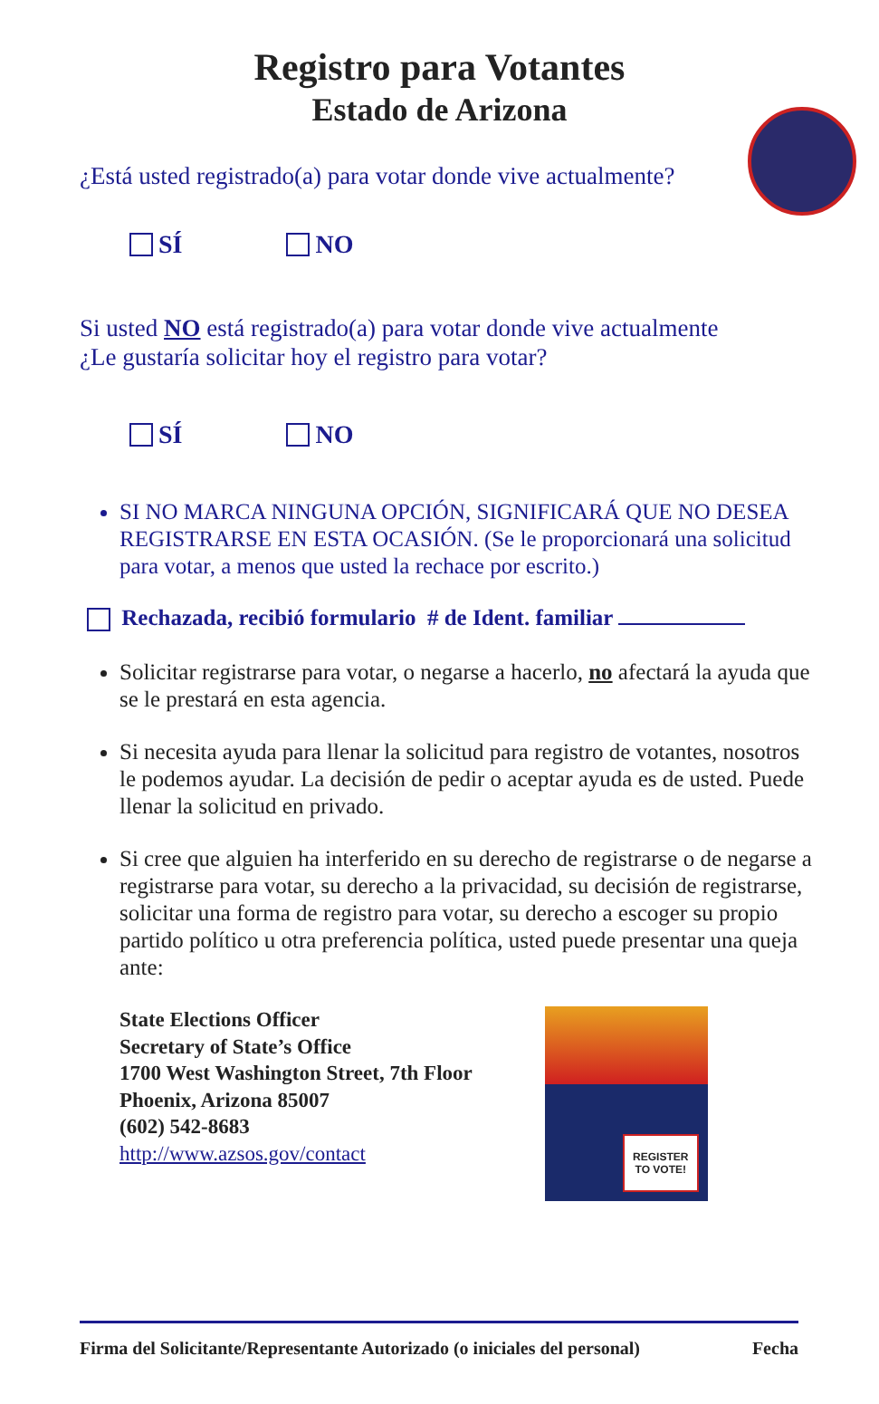Registro para Votantes
Estado de Arizona
¿Está usted registrado(a) para votar donde vive actualmente?
SÍ NO
Si usted NO está registrado(a) para votar donde vive actualmente
¿Le gustaría solicitar hoy el registro para votar?
SÍ NO
SI NO MARCA NINGUNA OPCIÓN, SIGNIFICARÁ QUE NO DESEA REGISTRARSE EN ESTA OCASIÓN. (Se le proporcionará una solicitud para votar, a menos que usted la rechace por escrito.)
Rechazada, recibió formulario # de Ident. familiar
Solicitar registrarse para votar, o negarse a hacerlo, no afectará la ayuda que se le prestará en esta agencia.
Si necesita ayuda para llenar la solicitud para registro de votantes, nosotros le podemos ayudar. La decisión de pedir o aceptar ayuda es de usted. Puede llenar la solicitud en privado.
Si cree que alguien ha interferido en su derecho de registrarse o de negarse a registrarse para votar, su derecho a la privacidad, su decisión de registrarse, solicitar una forma de registro para votar, su derecho a escoger su propio partido político u otra preferencia política, usted puede presentar una queja ante:
State Elections Officer
Secretary of State’s Office
1700 West Washington Street, 7th Floor
Phoenix, Arizona 85007
(602) 542-8683
http://www.azsos.gov/contact
REGISTER
TO VOTE!
Firma del Solicitante/Representante Autorizado (o iniciales del personal) Fecha